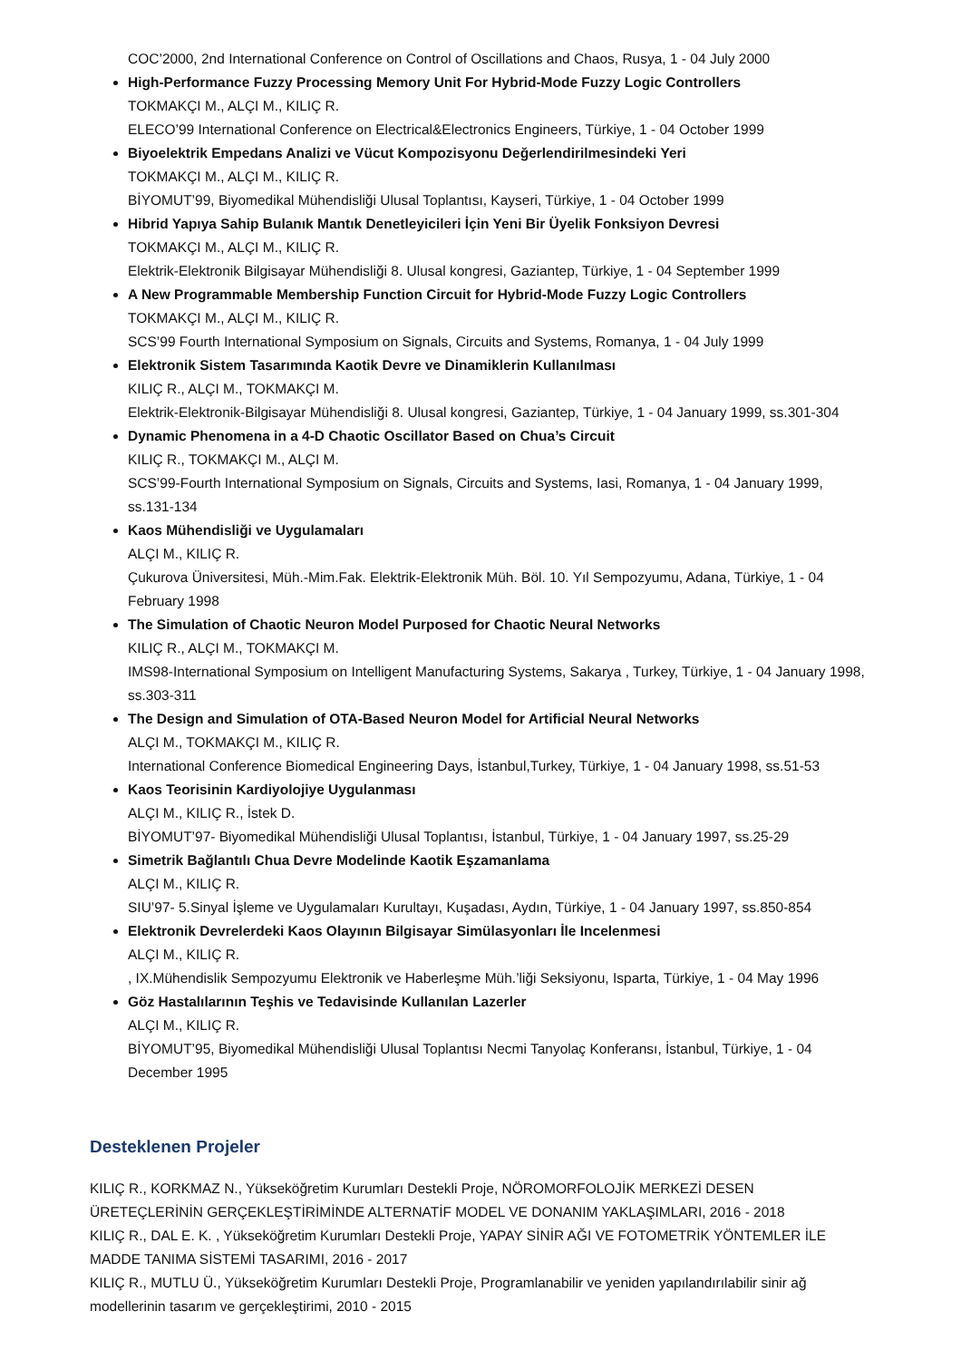COC’2000, 2nd International Conference on Control of Oscillations and Chaos, Rusya, 1 - 04 July 2000
High-Performance Fuzzy Processing Memory Unit For Hybrid-Mode Fuzzy Logic Controllers
TOKMAKÇI M., ALÇI M., KILIÇ R.
ELECO’99 International Conference on Electrical&Electronics Engineers, Türkiye, 1 - 04 October 1999
Biyoelektrik Empedans Analizi ve Vücut Kompozisyonu Değerlendirilmesindeki Yeri
TOKMAKÇI M., ALÇI M., KILIÇ R.
BİYOMUT’99, Biyomedikal Mühendisliği Ulusal Toplantısı, Kayseri, Türkiye, 1 - 04 October 1999
Hibrid Yapıya Sahip Bulanık Mantık Denetleyicileri İçin Yeni Bir Üyelik Fonksiyon Devresi
TOKMAKÇI M., ALÇI M., KILIÇ R.
Elektrik-Elektronik Bilgisayar Mühendisliği 8. Ulusal kongresi, Gaziantep, Türkiye, 1 - 04 September 1999
A New Programmable Membership Function Circuit for Hybrid-Mode Fuzzy Logic Controllers
TOKMAKÇI M., ALÇI M., KILIÇ R.
SCS’99 Fourth International Symposium on Signals, Circuits and Systems, Romanya, 1 - 04 July 1999
Elektronik Sistem Tasarımında Kaotik Devre ve Dinamiklerin Kullanılması
KILIÇ R., ALÇI M., TOKMAKÇI M.
Elektrik-Elektronik-Bilgisayar Mühendisliği 8. Ulusal kongresi, Gaziantep, Türkiye, 1 - 04 January 1999, ss.301-304
Dynamic Phenomena in a 4-D Chaotic Oscillator Based on Chua’s Circuit
KILIÇ R., TOKMAKÇI M., ALÇI M.
SCS’99-Fourth International Symposium on Signals, Circuits and Systems, Iasi, Romanya, 1 - 04 January 1999, ss.131-134
Kaos Mühendisliği ve Uygulamaları
ALÇI M., KILIÇ R.
Çukurova Üniversitesi, Müh.-Mim.Fak. Elektrik-Elektronik Müh. Böl. 10. Yıl Sempozyumu, Adana, Türkiye, 1 - 04 February 1998
The Simulation of Chaotic Neuron Model Purposed for Chaotic Neural Networks
KILIÇ R., ALÇI M., TOKMAKÇI M.
IMS98-International Symposium on Intelligent Manufacturing Systems, Sakarya , Turkey, Türkiye, 1 - 04 January 1998, ss.303-311
The Design and Simulation of OTA-Based Neuron Model for Artificial Neural Networks
ALÇI M., TOKMAKÇI M., KILIÇ R.
International Conference Biomedical Engineering Days, İstanbul,Turkey, Türkiye, 1 - 04 January 1998, ss.51-53
Kaos Teorisinin Kardiyolojiye Uygulanması
ALÇI M., KILIÇ R., İstek D.
BİYOMUT’97- Biyomedikal Mühendisliği Ulusal Toplantısı, İstanbul, Türkiye, 1 - 04 January 1997, ss.25-29
Simetrik Bağlantılı Chua Devre Modelinde Kaotik Eşzamanlama
ALÇI M., KILIÇ R.
SIU’97- 5.Sinyal İşleme ve Uygulamaları Kurultayı, Kuşadası, Aydın, Türkiye, 1 - 04 January 1997, ss.850-854
Elektronik Devrelerdeki Kaos Olayının Bilgisayar Simülasyonları İle Incelenmesi
ALÇI M., KILIÇ R.
, IX.Mühendislik Sempozyumu Elektronik ve Haberleşme Müh.’liği Seksiyonu, Isparta, Türkiye, 1 - 04 May 1996
Göz Hastalılarının Teşhis ve Tedavisinde Kullanılan Lazerler
ALÇI M., KILIÇ R.
BİYOMUT’95, Biyomedikal Mühendisliği Ulusal Toplantısı Necmi Tanyolaç Konferansı, İstanbul, Türkiye, 1 - 04 December 1995
Desteklenen Projeler
KILIÇ R., KORKMAZ N., Yükseköğretim Kurumları Destekli Proje, NÖROMORFOLOJİK MERKEZİ DESEN ÜRETEÇLERİNİN GERÇEKLEŞTİRİMİNDE ALTERNATİF MODEL VE DONANIM YAKLAŞIMLARI, 2016 - 2018
KILIÇ R., DAL E. K. , Yükseköğretim Kurumları Destekli Proje, YAPAY SİNİR AĞI VE FOTOMETRİK YÖNTEMLER İLE MADDE TANIMA SİSTEMİ TASARIMI, 2016 - 2017
KILIÇ R., MUTLU Ü., Yükseköğretim Kurumları Destekli Proje, Programlanabilir ve yeniden yapılandırılabilir sinir ağ modellerinin tasarım ve gerçekleştirimi, 2010 - 2015